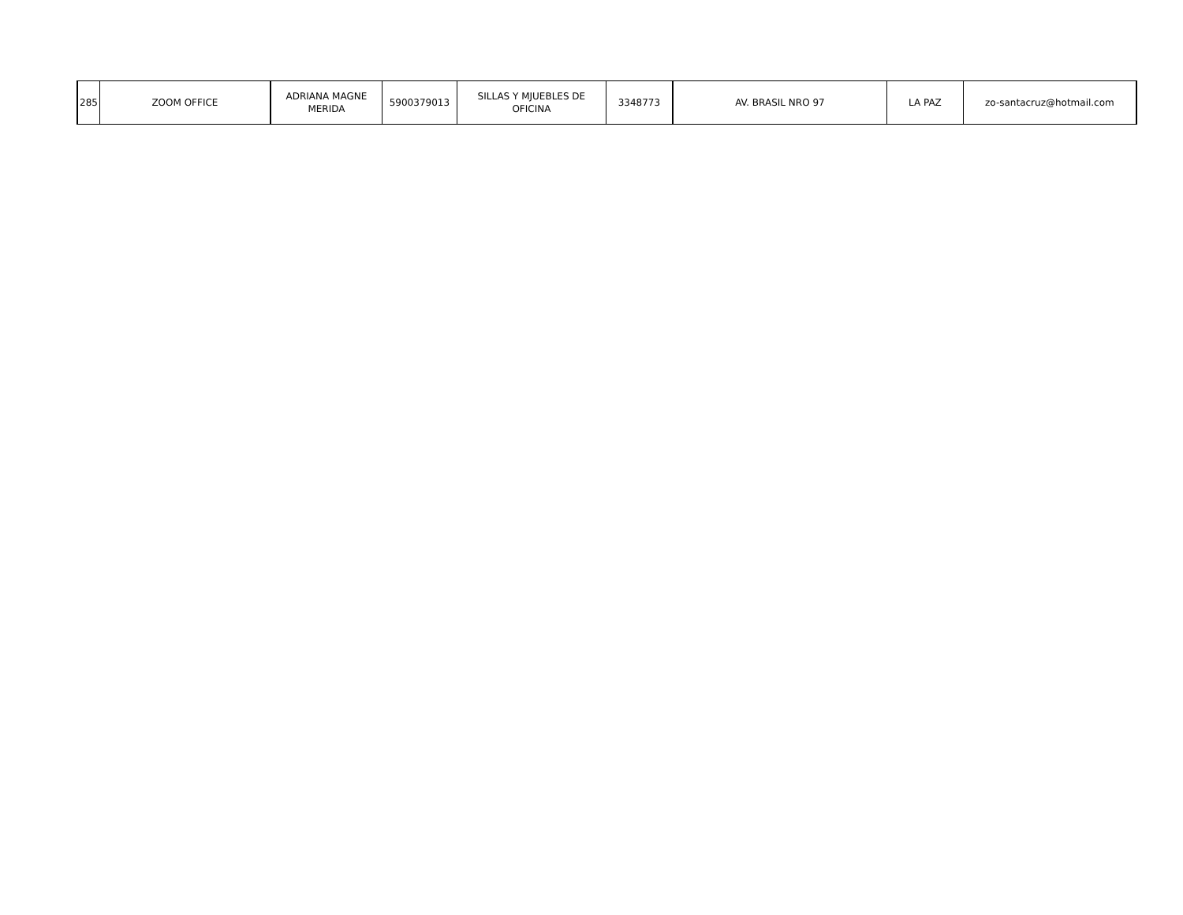| 285 | ZOOM OFFICE | ADRIANA MAGNE MERIDA | 5900379013 | SILLAS Y MJUEBLES DE OFICINA | 3348773 | AV. BRASIL NRO 97 | LA PAZ | zo-santacruz@hotmail.com |